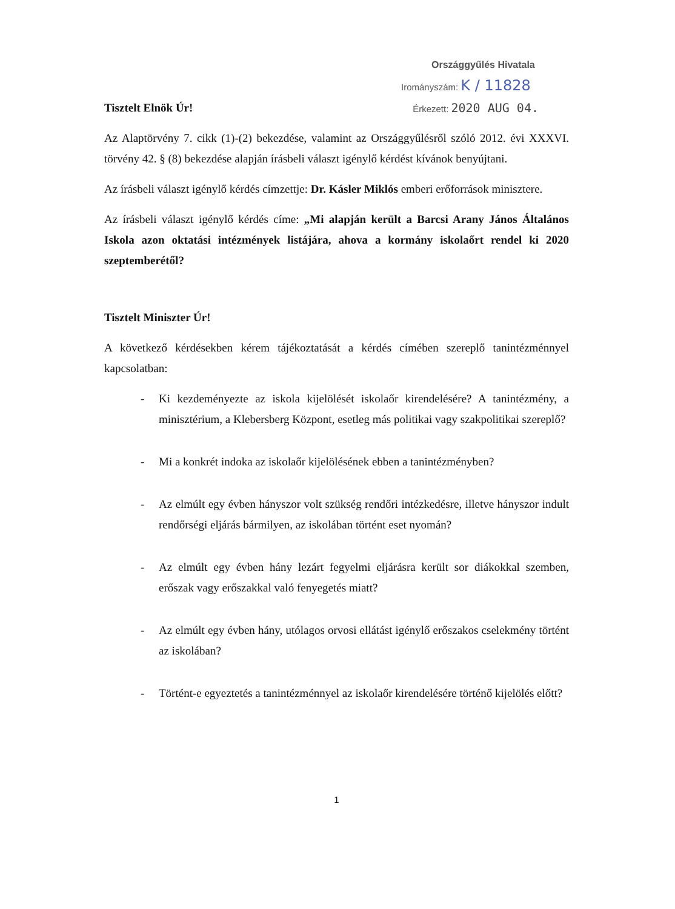Országgyűlés Hivatala
Irományszám: K / 11828
Tisztelt Elnök Úr!
Érkezett: 2020 AUG 04.
Az Alaptörvény 7. cikk (1)-(2) bekezdése, valamint az Országgyűlésről szóló 2012. évi XXXVI. törvény 42. § (8) bekezdése alapján írásbeli választ igénylő kérdést kívánok benyújtani.
Az írásbeli választ igénylő kérdés címzettje: Dr. Kásler Miklós emberi erőforrások minisztere.
Az írásbeli választ igénylő kérdés címe: „Mi alapján került a Barcsi Arany János Általános Iskola azon oktatási intézmények listájára, ahova a kormány iskolaőrt rendel ki 2020 szeptemberétől?
Tisztelt Miniszter Úr!
A következő kérdésekben kérem tájékoztatását a kérdés címében szereplő tanintézménnyel kapcsolatban:
- Ki kezdeményezte az iskola kijelölését iskolaőr kirendelésére? A tanintézmény, a minisztérium, a Klebersberg Központ, esetleg más politikai vagy szakpolitikai szereplő?
- Mi a konkrét indoka az iskolaőr kijelölésének ebben a tanintézményben?
- Az elmúlt egy évben hányszor volt szükség rendőri intézkedésre, illetve hányszor indult rendőrségi eljárás bármilyen, az iskolában történt eset nyomán?
- Az elmúlt egy évben hány lezárt fegyelmi eljárásra került sor diákokkal szemben, erőszak vagy erőszakkal való fenyegetés miatt?
- Az elmúlt egy évben hány, utólagos orvosi ellátást igénylő erőszakos cselekmény történt az iskolában?
- Történt-e egyeztetés a tanintézménnyel az iskolaőr kirendelésére történő kijelölés előtt?
1